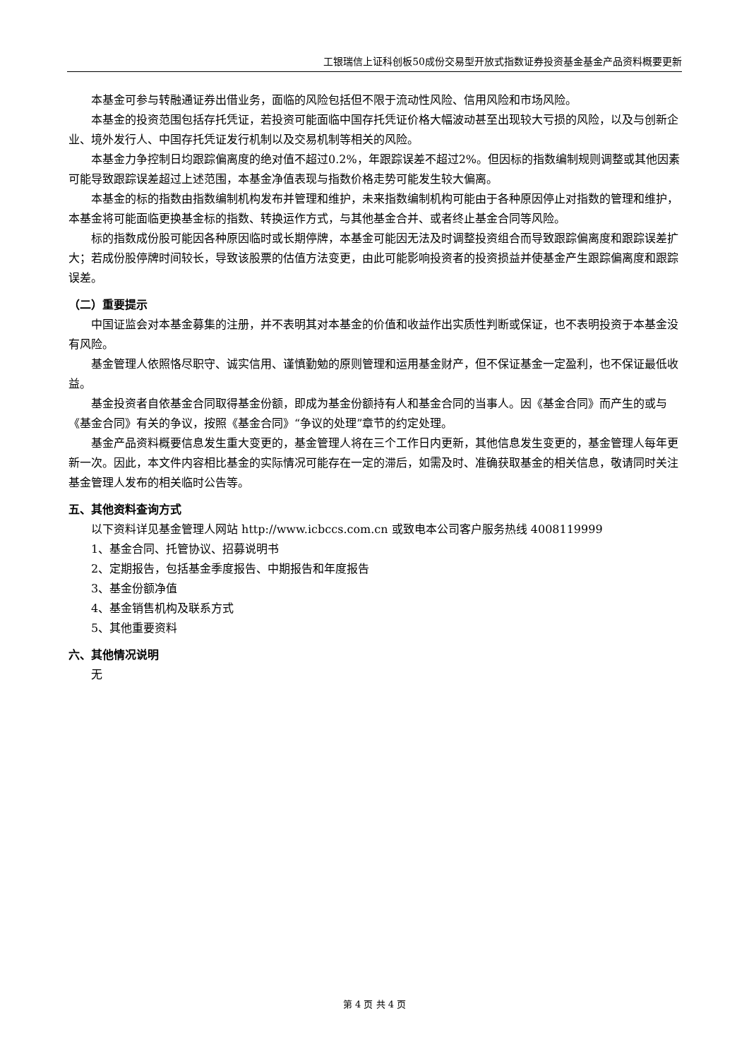工银瑞信上证科创板50成份交易型开放式指数证券投资基金基金产品资料概要更新
本基金可参与转融通证券出借业务，面临的风险包括但不限于流动性风险、信用风险和市场风险。
本基金的投资范围包括存托凭证，若投资可能面临中国存托凭证价格大幅波动甚至出现较大亏损的风险，以及与创新企业、境外发行人、中国存托凭证发行机制以及交易机制等相关的风险。
本基金力争控制日均跟踪偏离度的绝对值不超过0.2%，年跟踪误差不超过2%。但因标的指数编制规则调整或其他因素可能导致跟踪误差超过上述范围，本基金净值表现与指数价格走势可能发生较大偏离。
本基金的标的指数由指数编制机构发布并管理和维护，未来指数编制机构可能由于各种原因停止对指数的管理和维护，本基金将可能面临更换基金标的指数、转换运作方式，与其他基金合并、或者终止基金合同等风险。
标的指数成份股可能因各种原因临时或长期停牌，本基金可能因无法及时调整投资组合而导致跟踪偏离度和跟踪误差扩大；若成份股停牌时间较长，导致该股票的估值方法变更，由此可能影响投资者的投资损益并使基金产生跟踪偏离度和跟踪误差。
（二）重要提示
中国证监会对本基金募集的注册，并不表明其对本基金的价值和收益作出实质性判断或保证，也不表明投资于本基金没有风险。
基金管理人依照恪尽职守、诚实信用、谨慎勤勉的原则管理和运用基金财产，但不保证基金一定盈利，也不保证最低收益。
基金投资者自依基金合同取得基金份额，即成为基金份额持有人和基金合同的当事人。因《基金合同》而产生的或与《基金合同》有关的争议，按照《基金合同》“争议的处理”章节的约定处理。
基金产品资料概要信息发生重大变更的，基金管理人将在三个工作日内更新，其他信息发生变更的，基金管理人每年更新一次。因此，本文件内容相比基金的实际情况可能存在一定的滞后，如需及时、准确获取基金的相关信息，敬请同时关注基金管理人发布的相关临时公告等。
五、其他资料查询方式
以下资料详见基金管理人网站 http://www.icbccs.com.cn 或致电本公司客户服务热线 4008119999
1、基金合同、托管协议、招募说明书
2、定期报告，包括基金季度报告、中期报告和年度报告
3、基金份额净值
4、基金销售机构及联系方式
5、其他重要资料
六、其他情况说明
无
第 4 页 共 4 页